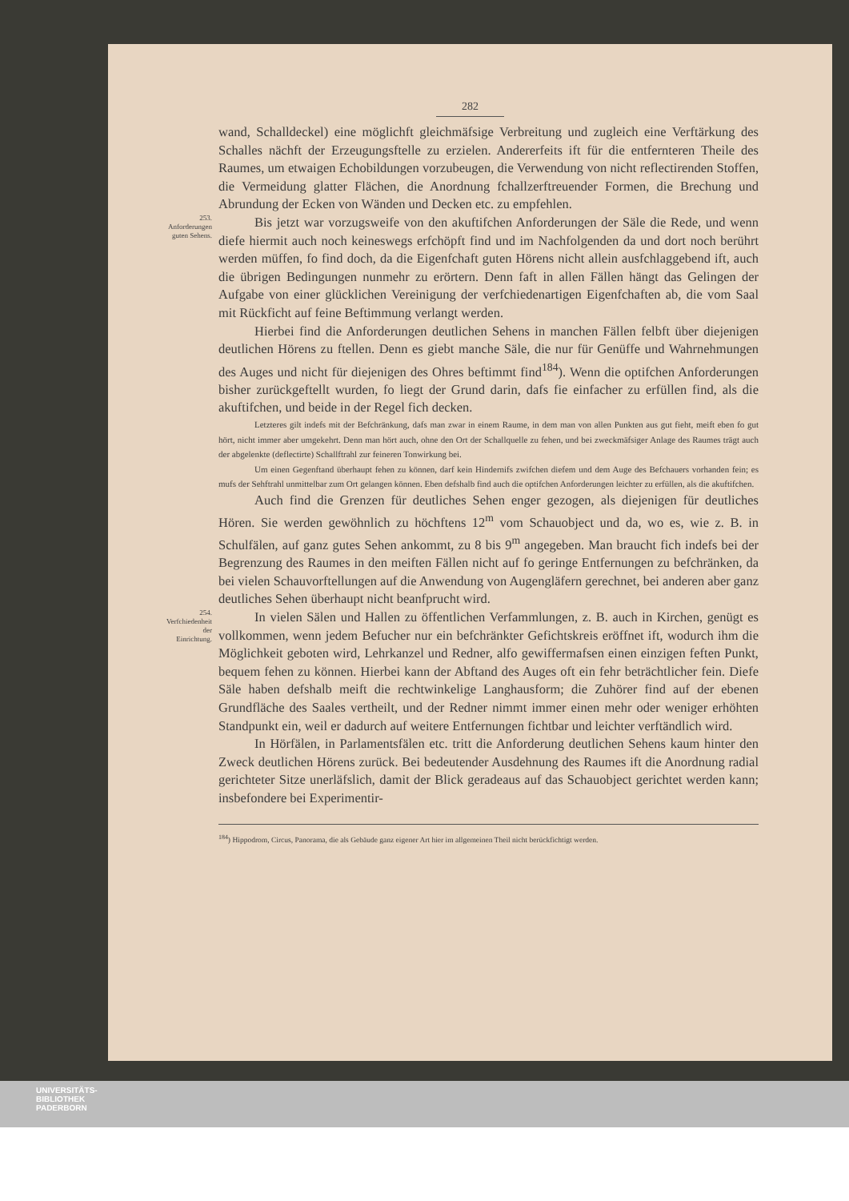282
wand, Schalldeckel) eine möglichft gleichmäfsige Verbreitung und zugleich eine Verftärkung des Schalles nächft der Erzeugungsftelle zu erzielen. Andererfeits ift für die entfernteren Theile des Raumes, um etwaigen Echobildungen vorzubeugen, die Verwendung von nicht reflectirenden Stoffen, die Vermeidung glatter Flächen, die Anordnung fchallzerftreuender Formen, die Brechung und Abrundung der Ecken von Wänden und Decken etc. zu empfehlen.
253.
Anforderungen
guten Sehens.
Bis jetzt war vorzugsweife von den akuftifchen Anforderungen der Säle die Rede, und wenn diefe hiermit auch noch keineswegs erfchöpft find und im Nachfolgenden da und dort noch berührt werden müffen, fo find doch, da die Eigenfchaft guten Hörens nicht allein ausfchlaggebend ift, auch die übrigen Bedingungen nunmehr zu erörtern. Denn faft in allen Fällen hängt das Gelingen der Aufgabe von einer glücklichen Vereinigung der verfchiedenartigen Eigenfchaften ab, die vom Saal mit Rückficht auf feine Beftimmung verlangt werden.
Hierbei find die Anforderungen deutlichen Sehens in manchen Fällen felbft über diejenigen deutlichen Hörens zu ftellen. Denn es giebt manche Säle, die nur für Genüffe und Wahrnehmungen des Auges und nicht für diejenigen des Ohres beftimmt find<sup>184</sup>). Wenn die optifchen Anforderungen bisher zurückgeftellt wurden, fo liegt der Grund darin, dafs fie einfacher zu erfüllen find, als die akuftifchen, und beide in der Regel fich decken.
Letzteres gilt indefs mit der Befchränkung, dafs man zwar in einem Raume, in dem man von allen Punkten aus gut fieht, meift eben fo gut hört, nicht immer aber umgekehrt. Denn man hört auch, ohne den Ort der Schallquelle zu fehen, und bei zweckmäfsiger Anlage des Raumes trägt auch der abgelenkte (deflectirte) Schallftrahl zur feineren Tonwirkung bei.
Um einen Gegenftand überhaupt fehen zu können, darf kein Hindernifs zwifchen diefem und dem Auge des Befchauers vorhanden fein; es mufs der Sehftrahl unmittelbar zum Ort gelangen können. Eben defshalb find auch die optifchen Anforderungen leichter zu erfüllen, als die akuftifchen.
Auch find die Grenzen für deutliches Sehen enger gezogen, als diejenigen für deutliches Hören. Sie werden gewöhnlich zu höchftens 12<sup>m</sup> vom Schauobject und da, wo es, wie z. B. in Schulfälen, auf ganz gutes Sehen ankommt, zu 8 bis 9<sup>m</sup> angegeben. Man braucht fich indefs bei der Begrenzung des Raumes in den meiften Fällen nicht auf fo geringe Entfernungen zu befchränken, da bei vielen Schauvorftellungen auf die Anwendung von Augengläfern gerechnet, bei anderen aber ganz deutliches Sehen überhaupt nicht beanfprucht wird.
254.
Verfchiedenheit
der
Einrichtung.
In vielen Sälen und Hallen zu öffentlichen Verfammlungen, z. B. auch in Kirchen, genügt es vollkommen, wenn jedem Befucher nur ein befchränkter Gefichtskreis eröffnet ift, wodurch ihm die Möglichkeit geboten wird, Lehrkanzel und Redner, alfo gewiffermafsen einen einzigen feften Punkt, bequem fehen zu können. Hierbei kann der Abftand des Auges oft ein fehr beträchtlicher fein. Diefe Säle haben defshalb meift die rechtwinkelige Langhausform; die Zuhörer find auf der ebenen Grundfläche des Saales vertheilt, und der Redner nimmt immer einen mehr oder weniger erhöhten Standpunkt ein, weil er dadurch auf weitere Entfernungen fichtbar und leichter verftändlich wird.
In Hörfälen, in Parlamentsfälen etc. tritt die Anforderung deutlichen Sehens kaum hinter den Zweck deutlichen Hörens zurück. Bei bedeutender Ausdehnung des Raumes ift die Anordnung radial gerichteter Sitze unerläfslich, damit der Blick geradeaus auf das Schauobject gerichtet werden kann; insbefondere bei Experimentir-
<sup>184</sup>) Hippodrom, Circus, Panorama, die als Gebäude ganz eigener Art hier im allgemeinen Theil nicht berückfichtigt werden.
UNIVERSITÄTS-
BIBLIOTHEK
PADERBORN